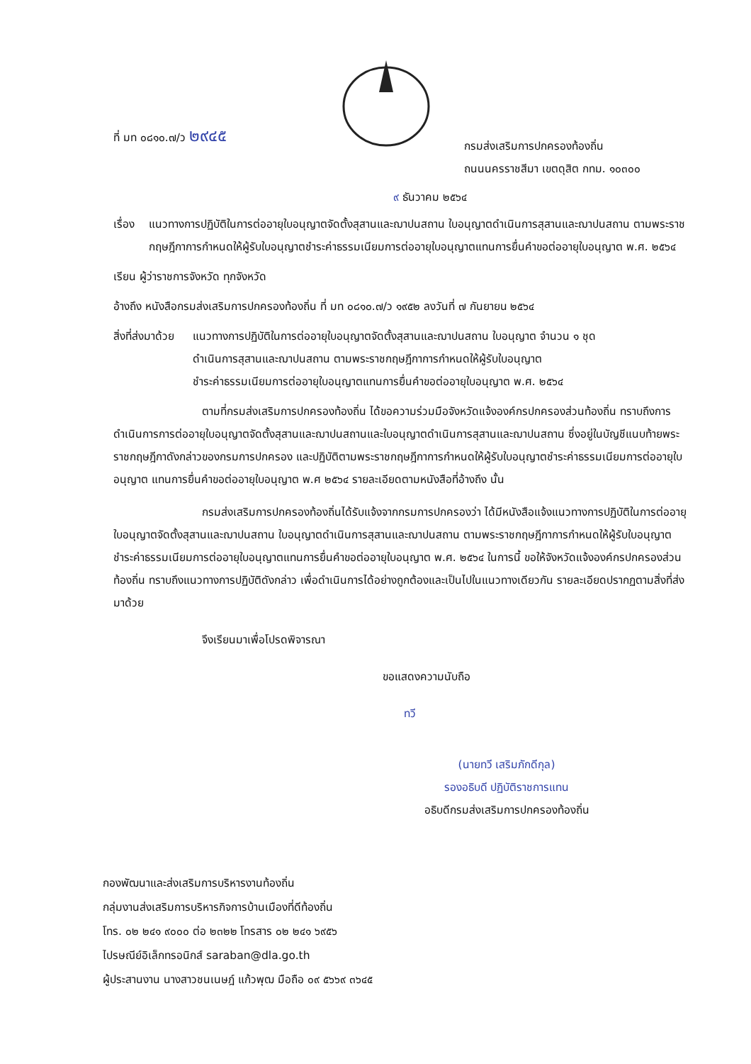ที่ มท ๐๘๑๐.๗/ว ๒๙๔๕
กรมส่งเสริมการปกครองท้องถิ่น
ถนนนครราชสีมา เขตดุสิต กทม. ๑๐๓๐๐
๙ ธันวาคม ๒๕๖๔
เรื่อง แนวทางการปฏิบัติในการต่ออายุใบอนุญาตจัดตั้งสุสานและฌาปนสถาน ใบอนุญาตดำเนินการสุสานและฌาปนสถาน ตามพระราชกฤษฎีกาการกำหนดให้ผู้รับใบอนุญาตชำระค่าธรรมเนียมการต่ออายุใบอนุญาตแทนการยื่นคำขอต่ออายุใบอนุญาต พ.ศ. ๒๕๖๔
เรียน ผู้ว่าราชการจังหวัด ทุกจังหวัด
อ้างถึง หนังสือกรมส่งเสริมการปกครองท้องถิ่น ที่ มท ๐๘๑๐.๗/ว ๑๙๕๒ ลงวันที่ ๗ กันยายน ๒๕๖๔
สิ่งที่ส่งมาด้วย แนวทางการปฏิบัติในการต่ออายุใบอนุญาตจัดตั้งสุสานและฌาปนสถาน ใบอนุญาต จำนวน ๑ ชุด
ดำเนินการสุสานและฌาปนสถาน ตามพระราชกฤษฎีกาการกำหนดให้ผู้รับใบอนุญาต
ชำระค่าธรรมเนียมการต่ออายุใบอนุญาตแทนการยื่นคำขอต่ออายุใบอนุญาต พ.ศ. ๒๕๖๔
ตามที่กรมส่งเสริมการปกครองท้องถิ่น ได้ขอความร่วมมือจังหวัดแจ้งองค์กรปกครองส่วนท้องถิ่น ทราบถึงการดำเนินการการต่ออายุใบอนุญาตจัดตั้งสุสานและฌาปนสถานและใบอนุญาตดำเนินการสุสานและฌาปนสถาน ซึ่งอยู่ในบัญชีแนบท้ายพระราชกฤษฎีกาดังกล่าวของกรมการปกครอง และปฏิบัติตามพระราชกฤษฎีกาการกำหนดให้ผู้รับใบอนุญาตชำระค่าธรรมเนียมการต่ออายุใบอนุญาต แทนการยื่นคำขอต่ออายุใบอนุญาต พ.ศ ๒๕๖๔ รายละเอียดตามหนังสือที่อ้างถึง นั้น
กรมส่งเสริมการปกครองท้องถิ่นได้รับแจ้งจากกรมการปกครองว่า ได้มีหนังสือแจ้งแนวทางการปฏิบัติในการต่ออายุใบอนุญาตจัดตั้งสุสานและฌาปนสถาน ใบอนุญาตดำเนินการสุสานและฌาปนสถาน ตามพระราชกฤษฎีกาการกำหนดให้ผู้รับใบอนุญาตชำระค่าธรรมเนียมการต่ออายุใบอนุญาตแทนการยื่นคำขอต่ออายุใบอนุญาต พ.ศ. ๒๕๖๔ ในการนี้ ขอให้จังหวัดแจ้งองค์กรปกครองส่วนท้องถิ่น ทราบถึงแนวทางการปฏิบัติดังกล่าว เพื่อดำเนินการได้อย่างถูกต้องและเป็นไปในแนวทางเดียวกัน รายละเอียดปรากฏตามสิ่งที่ส่งมาด้วย
จึงเรียนมาเพื่อโปรดพิจารณา
ขอแสดงความนับถือ
ทวี
(นายทวี เสริมภักดีกุล)
รองอธิบดี ปฏิบัติราชการแทน
อธิบดีกรมส่งเสริมการปกครองท้องถิ่น
กองพัฒนาและส่งเสริมการบริหารงานท้องถิ่น
กลุ่มงานส่งเสริมการบริหารกิจการบ้านเมืองที่ดีท้องถิ่น
โทร. ๐๒ ๒๔๑ ๙๐๐๐ ต่อ ๒๓๒๒ โทรสาร ๐๒ ๒๔๑ ๖๙๕๖
ไปรษณีย์อิเล็กทรอนิกส์ saraban@dla.go.th
ผู้ประสานงาน นางสาวชนเนษฎ์ แก้วพุฒ มือถือ ๐๙ ๕๖๖๙ ๓๖๔๕